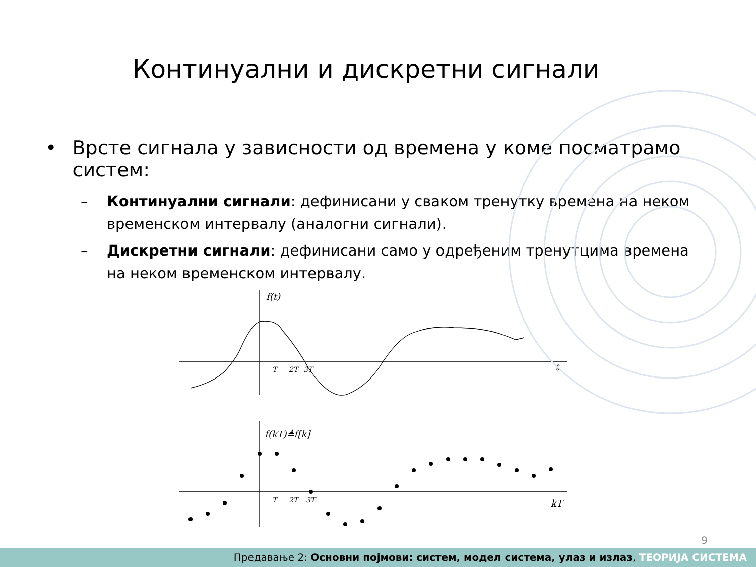Континуални и дискретни сигнали
• Врсте сигнала у зависности од времена у коме посматрамо систем:
– Континуални сигнали: дефинисани у сваком тренутку времена на неком временском интервалу (аналогни сигнали).
– Дискретни сигнали: дефинисани само у одређеним тренутцима времена на неком временском интервалу.
f(t)
t
T
2T
3T
f(kT)≜f[k]
kT
T
2T
3T
9
Предавање 2: Основни појмови: систем, модел система, улаз и излаз, ТЕОРИЈА СИСТЕМА